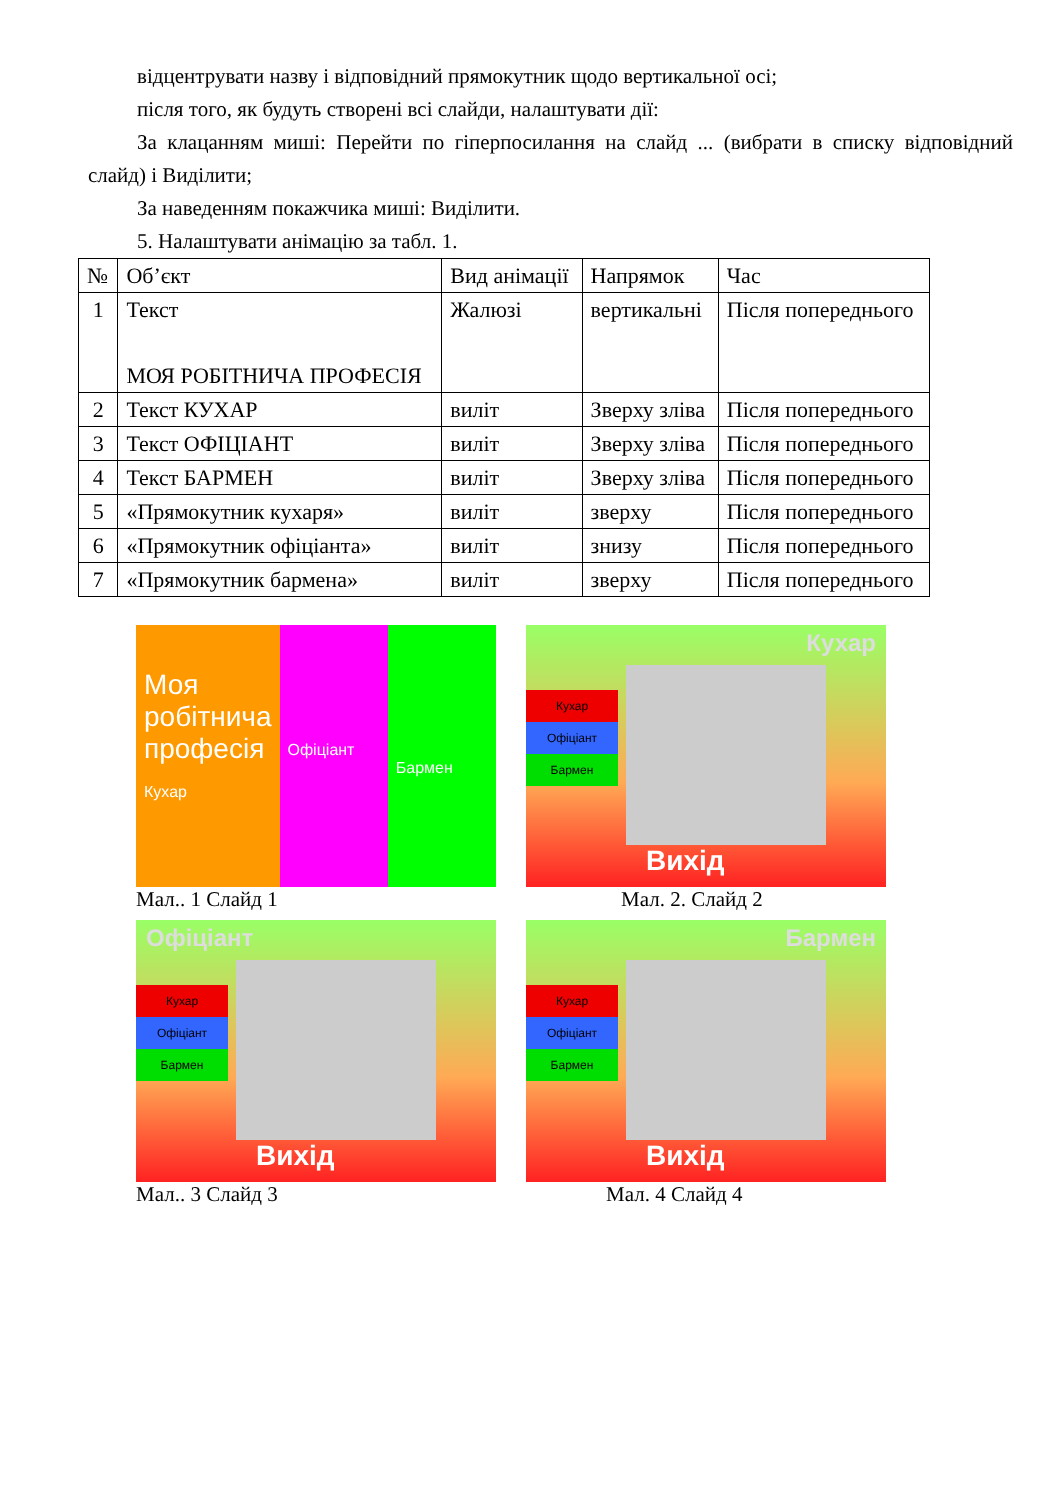відцентрувати назву і відповідний прямокутник щодо вертикальної осі;
після того, як будуть створені всі слайди, налаштувати дії:
За клацанням миші: Перейти по гіперпосилання на слайд ... (вибрати в списку відповідний слайд) і Виділити;
За наведенням покажчика миші: Виділити.
5. Налаштувати анімацію за табл. 1.
| № | Об’єкт | Вид анімації | Напрямок | Час |
| --- | --- | --- | --- | --- |
| 1 | Текст МОЯ РОБІТНИЧА ПРОФЕСІЯ | Жалюзі | вертикальні | Після попереднього |
| 2 | Текст КУХАР | виліт | Зверху зліва | Після попереднього |
| 3 | Текст ОФІЦІАНТ | виліт | Зверху зліва | Після попереднього |
| 4 | Текст БАРМЕН | виліт | Зверху зліва | Після попереднього |
| 5 | «Прямокутник кухаря» | виліт | зверху | Після попереднього |
| 6 | «Прямокутник офіціанта» | виліт | знизу | Після попереднього |
| 7 | «Прямокутник бармена» | виліт | зверху | Після попереднього |
Моя робітнича професія
Кухар
Офіціант
Бармен
Мал.. 1 Слайд 1
Кухар
Кухар
Офіціант
Бармен
Вихід
Мал. 2. Слайд 2
Офіціант
Кухар
Офіціант
Бармен
Вихід
Мал.. 3 Слайд 3
Бармен
Кухар
Офіціант
Бармен
Вихід
Мал. 4 Слайд 4